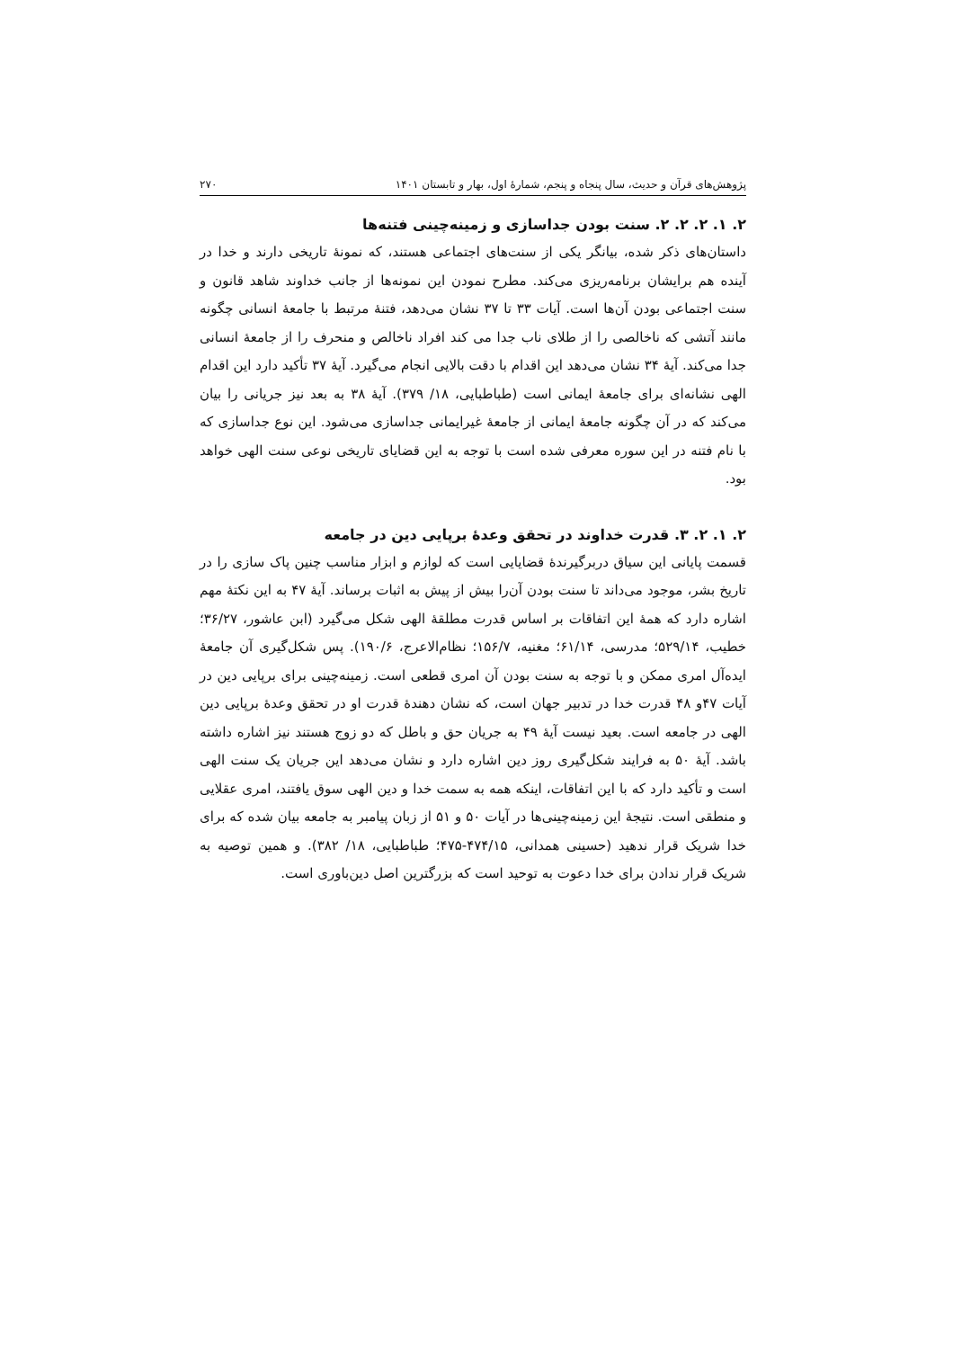پژوهش‌های قرآن و حدیث، سال پنجاه و پنجم، شمارۀ اول، بهار و تابستان ۱۴۰۱ ۲۷۰
۲. ۱. ۲. ۲. ۲. سنت بودن جداسازی و زمینه‌چینی فتنه‌ها
داستان‌های ذکر شده، بیانگر یکی از سنت‌های اجتماعی هستند، که نمونۀ تاریخی دارند و خدا در آینده هم برایشان برنامه‌ریزی می‌کند. مطرح نمودن این نمونه‌ها از جانب خداوند شاهد قانون و سنت اجتماعی بودن آن‌ها است. آیات ۳۳ تا ۳۷ نشان می‌دهد، فتنۀ مرتبط با جامعۀ انسانی چگونه مانند آتشی که ناخالصی را از طلای ناب جدا می کند افراد ناخالص و منحرف را از جامعۀ انسانی جدا می‌کند. آیۀ ۳۴ نشان می‌دهد این اقدام با دقت بالایی انجام می‌گیرد. آیۀ ۳۷ تأکید دارد این اقدام الهی نشانه‌ای برای جامعۀ ایمانی است (طباطبایی، ۱۸/ ۳۷۹). آیۀ ۳۸ به بعد نیز جریانی را بیان می‌کند که در آن چگونه جامعۀ ایمانی از جامعۀ غیرایمانی جداسازی می‌شود. این نوع جداسازی که با نام فتنه در این سوره معرفی شده است با توجه به این قضایای تاریخی نوعی سنت الهی خواهد بود.
۲. ۱. ۲. ۳. قدرت خداوند در تحقق وعدۀ برپایی دین در جامعه
قسمت پایانی این سیاق دربرگیرندۀ قضایایی است که لوازم و ابزار مناسب چنین پاک سازی را در تاریخ بشر، موجود می‌داند تا سنت بودن آن‌را بیش از پیش به اثبات برساند. آیۀ ۴۷ به این نکتۀ مهم اشاره دارد که همۀ این اتفاقات بر اساس قدرت مطلقۀ الهی شکل می‌گیرد (ابن عاشور، ۳۶/۲۷؛ خطیب، ۵۲۹/۱۴؛ مدرسی، ۶۱/۱۴؛ مغنیه، ۱۵۶/۷؛ نظام‌الاعرج، ۱۹۰/۶). پس شکل‌گیری آن جامعۀ ایده‌آل امری ممکن و با توجه به سنت بودن آن امری قطعی است. زمینه‌چینی برای برپایی دین در آیات ۴۷و ۴۸ قدرت خدا در تدبیر جهان است، که نشان دهندۀ قدرت او در تحقق وعدۀ برپایی دین الهی در جامعه است. بعید نیست آیۀ ۴۹ به جریان حق و باطل که دو زوج هستند نیز اشاره داشته باشد. آیۀ ۵۰ به فرایند شکل‌گیری روز دین اشاره دارد و نشان می‌دهد این جریان یک سنت الهی است و تأکید دارد که با این اتفاقات، اینکه همه به سمت خدا و دین الهی سوق یافتند، امری عقلایی و منطقی است. نتیجۀ این زمینه‌چینی‌ها در آیات ۵۰ و ۵۱ از زبان پیامبر به جامعه بیان شده که برای خدا شریک قرار ندهید (حسینی همدانی، ۴۷۴/۱۵-۴۷۵؛ طباطبایی، ۱۸/ ۳۸۲). و همین توصیه به شریک قرار ندادن برای خدا دعوت به توحید است که بزرگترین اصل دین‌باوری است.